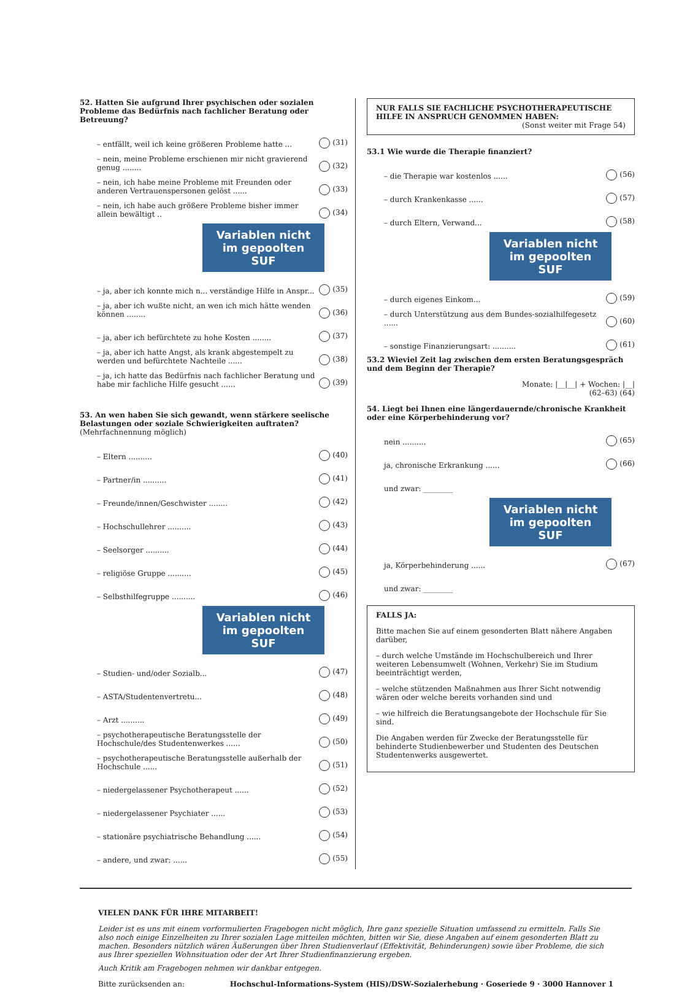52. Hatten Sie aufgrund Ihrer psychischen oder sozialen Probleme das Bedürfnis nach fachlicher Beratung oder Betreuung?
– entfällt, weil ich keine größeren Probleme hatte ... (31)
– nein, meine Probleme erschienen mir nicht gravierend genug ........ (32)
– nein, ich habe meine Probleme mit Freunden oder anderen Vertrauenspersonen gelöst ...... (33)
– nein, ich habe auch größere Probleme bisher immer allein bewältigt .. (34)
Variablen nicht im gepoolten SUF
– ja, aber ich konnte mich n... verständige Hilfe in Anspr... (35)
– ja, aber ich wußte nicht, an wen ich mich hätte wenden können ........ (36)
– ja, aber ich befürchtete zu hohe Kosten ........ (37)
– ja, aber ich hatte Angst, als krank abgestempelt zu werden und befürchtete Nachteile ...... (38)
– ja, ich hatte das Bedürfnis nach fachlicher Beratung und habe mir fachliche Hilfe gesucht ...... (39)
53. An wen haben Sie sich gewandt, wenn stärkere seelische Belastungen oder soziale Schwierigkeiten auftraten? (Mehrfachnennung möglich)
– Eltern .......... (40)
– Partner/in .......... (41)
– Freunde/innen/Geschwister ........ (42)
– Hochschullehrer .......... (43)
– Seelsorger .......... (44)
– religiöse Gruppe .......... (45)
– Selbsthilfegruppe .......... (46)
Variablen nicht im gepoolten SUF
– Studien- und/oder Sozialb... (47)
– ASTA/Studentenvertretu... (48)
– Arzt .......... (49)
– psychotherapeutische Beratungsstelle der Hochschule/des Studentenwerkes ...... (50)
– psychotherapeutische Beratungsstelle außerhalb der Hochschule ...... (51)
– niedergelassener Psychotherapeut ...... (52)
– niedergelassener Psychiater ...... (53)
– stationäre psychiatrische Behandlung ...... (54)
– andere, und zwar: ...... (55)
NUR FALLS SIE FACHLICHE PSYCHOTHERAPEUTISCHE HILFE IN ANSPRUCH GENOMMEN HABEN:
(Sonst weiter mit Frage 54)
53.1 Wie wurde die Therapie finanziert?
– die Therapie war kostenlos ...... (56)
– durch Krankenkasse ...... (57)
– durch Eltern, Verwand... (58)
Variablen nicht im gepoolten SUF
– durch eigenes Einkom... (59)
– durch Unterstützung aus dem Bundes-sozialhilfegesetz ...... (60)
– sonstige Finanzierungsart: .......... (61)
53.2 Wieviel Zeit lag zwischen dem ersten Beratungsgespräch und dem Beginn der Therapie?
Monate: |__|__| + Wochen: |__|
(62–63) (64)
54. Liegt bei Ihnen eine längerdauernde/chronische Krankheit oder eine Körperbehinderung vor?
nein .......... (65)
ja, chronische Erkrankung ...... (66)
und zwar: ________
Variablen nicht im gepoolten SUF
ja, Körperbehinderung ...... (67)
und zwar: ________
FALLS JA:
Bitte machen Sie auf einem gesonderten Blatt nähere Angaben darüber,
– durch welche Umstände im Hochschulbereich und Ihrer weiteren Lebensumwelt (Wohnen, Verkehr) Sie im Studium beeinträchtigt werden,
– welche stützenden Maßnahmen aus Ihrer Sicht notwendig wären oder welche bereits vorhanden sind und
– wie hilfreich die Beratungsangebote der Hochschule für Sie sind.
Die Angaben werden für Zwecke der Beratungsstelle für behinderte Studienbewerber und Studenten des Deutschen Studentenwerks ausgewertet.
VIELEN DANK FÜR IHRE MITARBEIT!
Leider ist es uns mit einem vorformulierten Fragebogen nicht möglich, Ihre ganz spezielle Situation umfassend zu ermitteln. Falls Sie also noch einige Einzelheiten zu Ihrer sozialen Lage mitteilen möchten, bitten wir Sie, diese Angaben auf einem gesonderten Blatt zu machen. Besonders nützlich wären Äußerungen über Ihren Studienverlauf (Effektivität, Behinderungen) sowie über Probleme, die sich aus Ihrer speziellen Wohnsituation oder der Art Ihrer Studienfinanzierung ergeben.
Auch Kritik am Fragebogen nehmen wir dankbar entgegen.
Bitte zurücksenden an: Hochschul-Informations-System (HIS)/DSW-Sozialerhebung · Goseriede 9 · 3000 Hannover 1